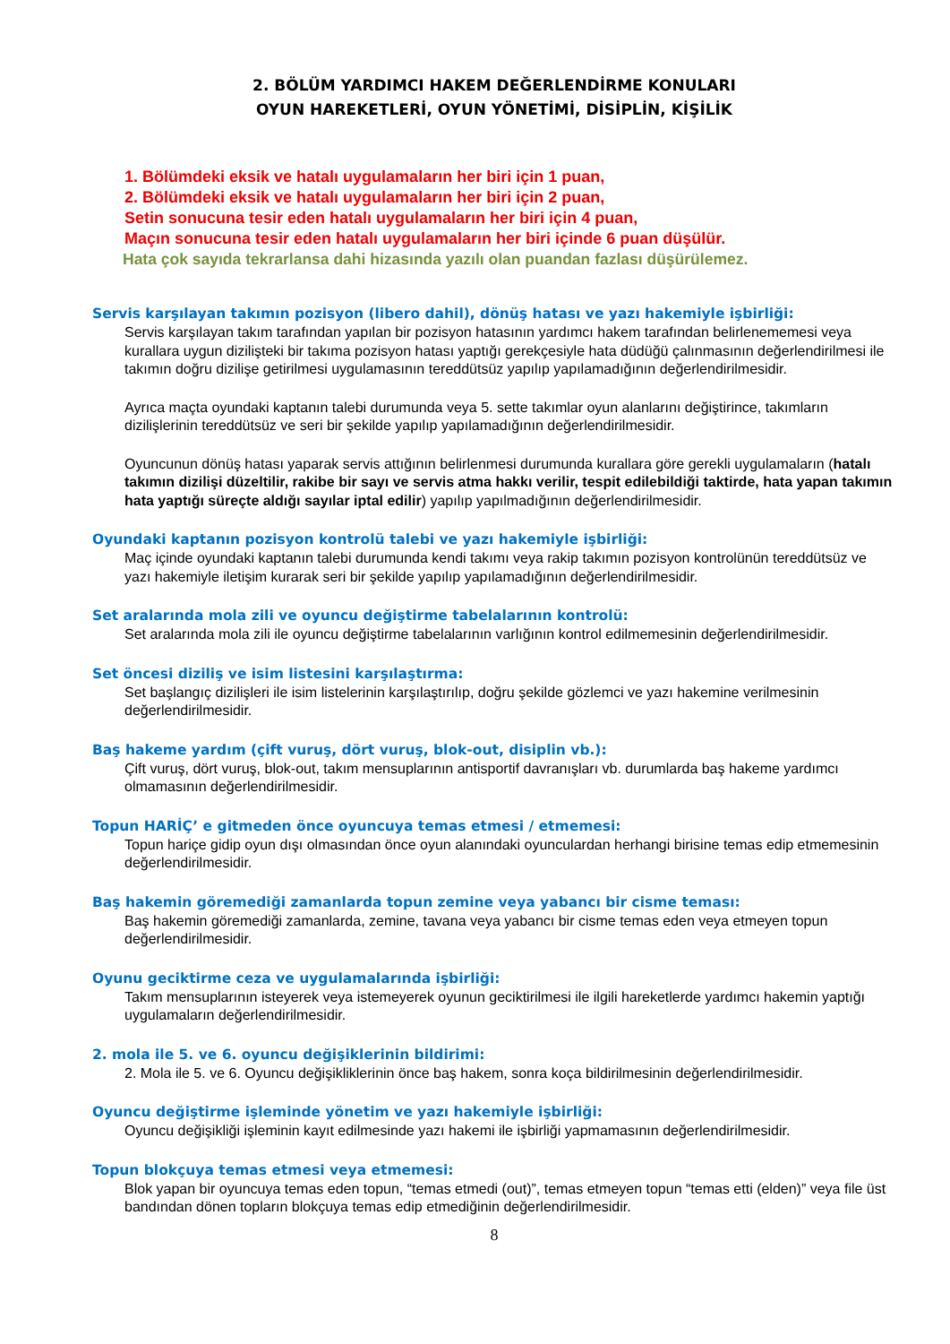2. BÖLÜM YARDIMCI HAKEM DEĞERLENDİRME KONULARI
OYUN HAREKETLERİ, OYUN YÖNETİMİ, DİSİPLİN, KİŞİLİK
1. Bölümdeki eksik ve hatalı uygulamaların her biri için 1 puan,
2. Bölümdeki eksik ve hatalı uygulamaların her biri için 2 puan,
Setin sonucuna tesir eden hatalı uygulamaların her biri için 4 puan,
Maçın sonucuna tesir eden hatalı uygulamaların her biri içinde 6 puan düşülür.
Hata çok sayıda tekrarlansa dahi hizasında yazılı olan puandan fazlası düşürülemez.
Servis karşılayan takımın pozisyon (libero dahil), dönüş hatası ve yazı hakemiyle işbirliği:
Servis karşılayan takım tarafından yapılan bir pozisyon hatasının yardımcı hakem tarafından belirlenememesi veya kurallara uygun dizilişteki bir takıma pozisyon hatası yaptığı gerekçesiyle hata düdüğü çalınmasının değerlendirilmesi ile takımın doğru dizilişe getirilmesi uygulamasının tereddütsüz yapılıp yapılamadığının değerlendirilmesidir.
Ayrıca maçta oyundaki kaptanın talebi durumunda veya 5. sette takımlar oyun alanlarını değiştirince, takımların dizilişlerinin tereddütsüz ve seri bir şekilde yapılıp yapılamadığının değerlendirilmesidir.
Oyuncunun dönüş hatası yaparak servis attığının belirlenmesi durumunda kurallara göre gerekli uygulamaların (hatalı takımın dizilişi düzeltilir, rakibe bir sayı ve servis atma hakkı verilir, tespit edilebildiği taktirde, hata yapan takımın hata yaptığı süreçte aldığı sayılar iptal edilir) yapılıp yapılmadığının değerlendirilmesidir.
Oyundaki kaptanın pozisyon kontrolü talebi ve yazı hakemiyle işbirliği:
Maç içinde oyundaki kaptanın talebi durumunda kendi takımı veya rakip takımın pozisyon kontrolünün tereddütsüz ve yazı hakemiyle iletişim kurarak seri bir şekilde yapılıp yapılamadığının değerlendirilmesidir.
Set aralarında mola zili ve oyuncu değiştirme tabelalarının kontrolü:
Set aralarında mola zili ile oyuncu değiştirme tabelalarının varlığının kontrol edilmemesinin değerlendirilmesidir.
Set öncesi diziliş ve isim listesini karşılaştırma:
Set başlangıç dizilişleri ile isim listelerinin karşılaştırılıp, doğru şekilde gözlemci ve yazı hakemine verilmesinin değerlendirilmesidir.
Baş hakeme yardım (çift vuruş, dört vuruş, blok-out, disiplin vb.):
Çift vuruş, dört vuruş, blok-out, takım mensuplarının antisportif davranışları vb. durumlarda baş hakeme yardımcı olmamasının değerlendirilmesidir.
Topun HARİÇ’ e gitmeden önce oyuncuya temas etmesi / etmemesi:
Topun hariçe gidip oyun dışı olmasından önce oyun alanındaki oyunculardan herhangi birisine temas edip etmemesinin değerlendirilmesidir.
Baş hakemin göremediği zamanlarda topun zemine veya yabancı bir cisme teması:
Baş hakemin göremediği zamanlarda, zemine, tavana veya yabancı bir cisme temas eden veya etmeyen topun değerlendirilmesidir.
Oyunu geciktirme ceza ve uygulamalarında işbirliği:
Takım mensuplarının isteyerek veya istemeyerek oyunun geciktirilmesi ile ilgili hareketlerde yardımcı hakemin yaptığı uygulamaların değerlendirilmesidir.
2. mola ile 5. ve 6. oyuncu değişiklerinin bildirimi:
2. Mola ile 5. ve 6. Oyuncu değişikliklerinin önce baş hakem, sonra koça bildirilmesinin değerlendirilmesidir.
Oyuncu değiştirme işleminde yönetim ve yazı hakemiyle işbirliği:
Oyuncu değişikliği işleminin kayıt edilmesinde yazı hakemi ile işbirliği yapmamasının değerlendirilmesidir.
Topun blokçuya temas etmesi veya etmemesi:
Blok yapan bir oyuncuya temas eden topun, “temas etmedi (out)”, temas etmeyen topun “temas etti (elden)” veya file üst bandından dönen topların blokçuya temas edip etmediğinin değerlendirilmesidir.
8